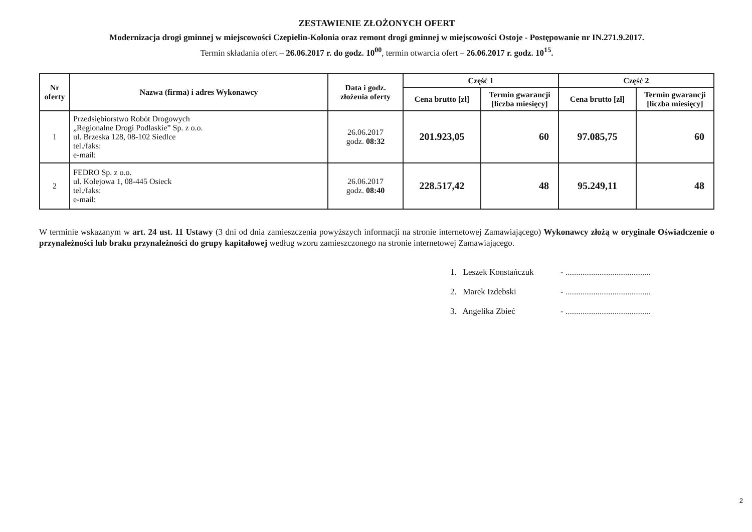ZESTAWIENIE ZŁOŻONYCH OFERT
Modernizacja drogi gminnej w miejscowości Czepielin-Kolonia oraz remont drogi gminnej w miejscowości Ostoje - Postępowanie nr IN.271.9.2017.
Termin składania ofert – 26.06.2017 r. do godz. 10<sup>00</sup>, termin otwarcia ofert – 26.06.2017 r. godz. 10<sup>15</sup>.
| Nr oferty | Nazwa (firma) i adres Wykonawcy | Data i godz. złożenia oferty | Część 1 | | Część 2 | |
| --- | --- | --- | --- | --- | --- | --- |
| | | | Cena brutto [zł] | Termin gwarancji [liczba miesięcy] | Cena brutto [zł] | Termin gwarancji [liczba miesięcy] |
| 1 | Przedsiębiorstwo Robót Drogowych „Regionalne Drogi Podlaskie” Sp. z o.o. ul. Brzeska 128, 08-102 Siedlce tel./faks: e-mail: | 26.06.2017 godz. 08:32 | 201.923,05 | 60 | 97.085,75 | 60 |
| 2 | FEDRO Sp. z o.o. ul. Kolejowa 1, 08-445 Osieck tel./faks: e-mail: | 26.06.2017 godz. 08:40 | 228.517,42 | 48 | 95.249,11 | 48 |
W terminie wskazanym w art. 24 ust. 11 Ustawy (3 dni od dnia zamieszczenia powyższych informacji na stronie internetowej Zamawiającego) Wykonawcy złożą w oryginale Oświadczenie o przynależności lub braku przynależności do grupy kapitałowej według wzoru zamieszczonego na stronie internetowej Zamawiającego.
1. Leszek Konstańczuk - ........................................
2. Marek Izdebski - ........................................
3. Angelika Zbieć - ........................................
2